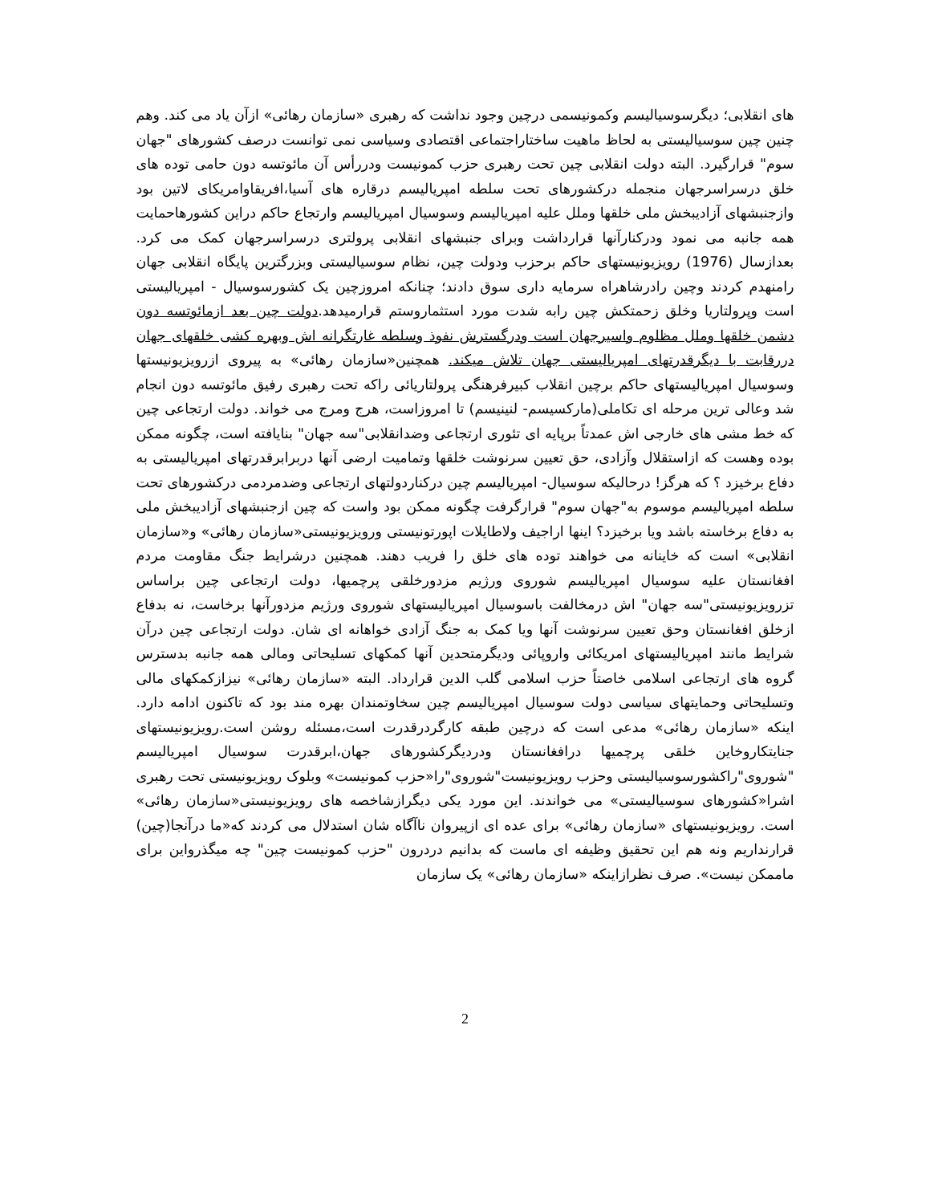های انقلابی؛ دیگرسوسیالیسم وکمونیسمی درچین وجود نداشت که رهبری «سازمان رهائی» ازآن یاد می کند. وهم چنین چین سوسیالیستی به لحاظ ماهیت ساختاراجتماعی اقتصادی وسیاسی نمی توانست درصف کشورهای "جهان سوم" قرارگیرد. البته دولت انقلابی چین تحت رهبری حزب کمونیست ودررأس آن مائوتسه دون حامی توده های خلق درسراسرجهان منجمله درکشورهای تحت سلطه امپریالیسم درقاره های آسیا،افریقاوامریکای لاتین بود وازجنبشهای آزادیبخش ملی خلقها وملل علیه امپریالیسم وسوسیال امپریالیسم وارتجاع حاکم دراین کشورهاحمایت همه جانبه می نمود ودرکنارآنها قرارداشت وبرای جنبشهای انقلابی پرولتری درسراسرجهان کمک می کرد. بعدازسال (1976) رویزیونیستهای حاکم برحزب ودولت چین، نظام سوسیالیستی وبزرگترین پایگاه انقلابی جهان رامنهدم کردند وچین رادرشاهراه سرمایه داری سوق دادند؛ چنانکه امروزچین یک کشورسوسیال - امپریالیستی است وپرولتاریا وخلق زحمتکش چین رابه شدت مورد استثماروستم قرارمیدهد.دولت چین بعد ازمائوتسه دون دشمن خلقها وملل مظلوم واسیرجهان است ودرگسترش نفوذ وسلطه غارتگرانه اش وبهره کشی خلقهای جهان دررقابت با دیگرقدرتهای امپریالیستی جهان تلاش میکند. همچنین«سازمان رهائی» به پیروی ازرویزیونیستها وسوسیال امپریالیستهای حاکم برچین انقلاب کبیرفرهنگی پرولتاریائی راکه تحت رهبری رفیق مائوتسه دون انجام شد وعالی ترین مرحله ای تکاملی(مارکسیسم- لنینیسم) تا امروزاست، هرج ومرج می خواند. دولت ارتجاعی چین که خط مشی های خارجی اش عمدتاً برپایه ای تئوری ارتجاعی وضدانقلابی"سه جهان" بنایافته است، چگونه ممکن بوده وهست که ازاستقلال وآزادی، حق تعیین سرنوشت خلقها وتمامیت ارضی آنها دربرابرقدرتهای امپریالیستی به دفاع برخیزد ؟ که هرگز! درحالیکه سوسیال- امپریالیسم چین درکناردولتهای ارتجاعی وضدمردمی درکشورهای تحت سلطه امپریالیسم موسوم به"جهان سوم" قرارگرفت چگونه ممکن بود واست که چین ازجنبشهای آزادیبخش ملی به دفاع برخاسته باشد ویا برخیزد؟ اینها اراجیف ولاطایلات اپورتونیستی ورویزیونیستی«سازمان رهائی» و«سازمان انقلابی» است که خاینانه می خواهند توده های خلق را فریب دهند. همچنین درشرایط جنگ مقاومت مردم افغانستان علیه سوسیال امپریالیسم شوروی ورژیم مزدورخلقی پرچمیها، دولت ارتجاعی چین براساس تزرویزیونیستی"سه جهان" اش درمخالفت باسوسیال امپریالیستهای شوروی ورژیم مزدورآنها برخاست، نه بدفاع ازخلق افغانستان وحق تعیین سرنوشت آنها ویا کمک به جنگ آزادی خواهانه ای شان. دولت ارتجاعی چین درآن شرایط مانند امپریالیستهای امریکائی واروپائی ودیگرمتحدین آنها کمکهای تسلیحاتی ومالی همه جانبه بدسترس گروه های ارتجاعی اسلامی خاصتاً حزب اسلامی گلب الدین قرارداد. البته «سازمان رهائی» نیزازکمکهای مالی وتسلیحاتی وحمایتهای سیاسی دولت سوسیال امپریالیسم چین سخاوتمندان بهره مند بود که تاکنون ادامه دارد. اینکه «سازمان رهائی» مدعی است که درچین طبقه کارگردرقدرت است،مسئله روشن است.رویزیونیستهای جنایتکاروخاین خلقی پرچمیها درافغانستان ودردیگرکشورهای جهان،ابرقدرت سوسیال امپریالیسم "شوروی"راکشورسوسیالیستی وحزب رویزیونیست"شوروی"را«حزب کمونیست» وبلوک رویزیونیستی تحت رهبری اشرا«کشورهای سوسیالیستی» می خواندند. این مورد یکی دیگرازشاخصه های رویزیونیستی«سازمان رهائی» است. رویزیونیستهای «سازمان رهائی» برای عده ای ازپیروان ناآگاه شان استدلال می کردند که«ما درآنجا(چین) قرارنداریم ونه هم این تحقیق وظیفه ای ماست که بدانیم دردرون "حزب کمونیست چین" چه میگذرواین برای ماممکن نیست». صرف نظرازاینکه «سازمان رهائی» یک سازمان
2